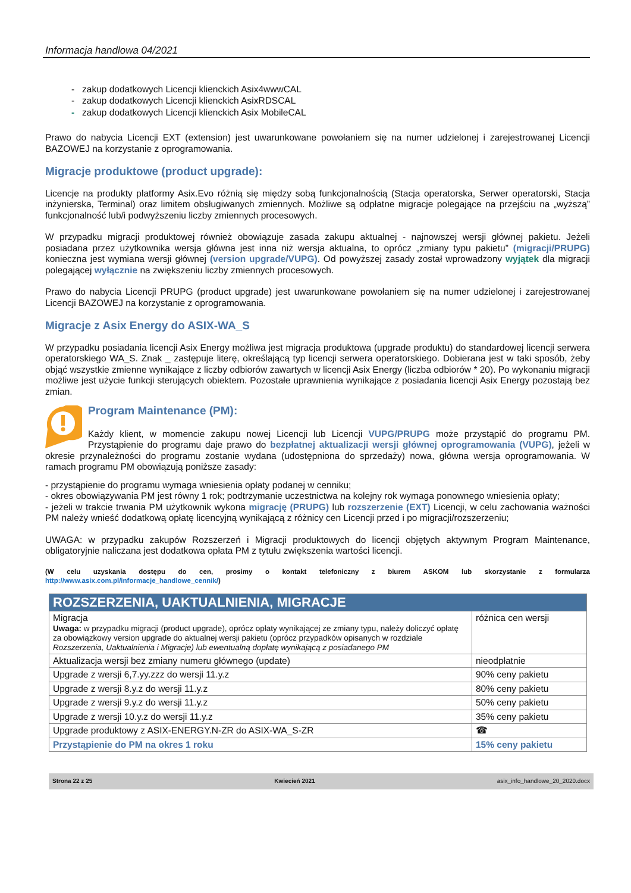Informacja handlowa 04/2021
- zakup dodatkowych Licencji klienckich Asix4wwwCAL
- zakup dodatkowych Licencji klienckich AsixRDSCAL
- zakup dodatkowych Licencji klienckich Asix MobileCAL
Prawo do nabycia Licencji EXT (extension) jest uwarunkowane powołaniem się na numer udzielonej i zarejestrowanej Licencji BAZOWEJ na korzystanie z oprogramowania.
Migracje produktowe (product upgrade):
Licencje na produkty platformy Asix.Evo różnią się między sobą funkcjonalnością (Stacja operatorska, Serwer operatorski, Stacja inżynierska, Terminal) oraz limitem obsługiwanych zmiennych. Możliwe są odpłatne migracje polegające na przejściu na „wyższą” funkcjonalność lub/i podwyższeniu liczby zmiennych procesowych.
W przypadku migracji produktowej również obowiązuje zasada zakupu aktualnej - najnowszej wersji głównej pakietu. Jeżeli posiadana przez użytkownika wersja główna jest inna niż wersja aktualna, to oprócz „zmiany typu pakietu” (migracji/PRUPG) konieczna jest wymiana wersji głównej (version upgrade/VUPG). Od powyższej zasady został wprowadzony wyjątek dla migracji polegającej wyłącznie na zwiększeniu liczby zmiennych procesowych.
Prawo do nabycia Licencji PRUPG (product upgrade) jest uwarunkowane powołaniem się na numer udzielonej i zarejestrowanej Licencji BAZOWEJ na korzystanie z oprogramowania.
Migracje z Asix Energy do ASIX-WA_S
W przypadku posiadania licencji Asix Energy możliwa jest migracja produktowa (upgrade produktu) do standardowej licencji serwera operatorskiego WA_S. Znak _ zastępuje literę, określającą typ licencji serwera operatorskiego. Dobierana jest w taki sposób, żeby objąć wszystkie zmienne wynikające z liczby odbiorów zawartych w licencji Asix Energy (liczba odbiorów * 20). Po wykonaniu migracji możliwe jest użycie funkcji sterujących obiektem. Pozostałe uprawnienia wynikające z posiadania licencji Asix Energy pozostają bez zmian.
Program Maintenance (PM):
Każdy klient, w momencie zakupu nowej Licencji lub Licencji VUPG/PRUPG może przystąpić do programu PM. Przystąpienie do programu daje prawo do bezpłatnej aktualizacji wersji głównej oprogramowania (VUPG), jeżeli w okresie przynależności do programu zostanie wydana (udostępniona do sprzedaży) nowa, główna wersja oprogramowania. W ramach programu PM obowiązują poniższe zasady:
- przystąpienie do programu wymaga wniesienia opłaty podanej w cenniku;
- okres obowiązywania PM jest równy 1 rok; podtrzymanie uczestnictwa na kolejny rok wymaga ponownego wniesienia opłaty;
- jeżeli w trakcie trwania PM użytkownik wykona migrację (PRUPG) lub rozszerzenie (EXT) Licencji, w celu zachowania ważności PM należy wnieść dodatkową opłatę licencyjną wynikającą z różnicy cen Licencji przed i po migracji/rozszerzeniu;
UWAGA: w przypadku zakupów Rozszerzeń i Migracji produktowych do licencji objętych aktywnym Program Maintenance, obligatoryjnie naliczana jest dodatkowa opłata PM z tytułu zwiększenia wartości licencji.
(W celu uzyskania dostępu do cen, prosimy o kontakt telefoniczny z biurem ASKOM lub skorzystanie z formularza http://www.asix.com.pl/informacje_handlowe_cennik/)
| ROZSZERZENIA, UAKTUALNIENIA, MIGRACJE | |
| --- | --- |
| Migracja Uwaga: w przypadku migracji (product upgrade), oprócz opłaty wynikającej ze zmiany typu, należy doliczyć opłatę za obowiązkowy version upgrade do aktualnej wersji pakietu (oprócz przypadków opisanych w rozdziale Rozszerzenia, Uaktualnienia i Migracje) lub ewentualną dopłatę wynikającą z posiadanego PM | różnica cen wersji |
| Aktualizacja wersji bez zmiany numeru głównego (update) | nieodpłatnie |
| Upgrade z wersji 6,7.yy.zzz do wersji 11.y.z | 90% ceny pakietu |
| Upgrade z wersji 8.y.z do wersji 11.y.z | 80% ceny pakietu |
| Upgrade z wersji 9.y.z do wersji 11.y.z | 50% ceny pakietu |
| Upgrade z wersji 10.y.z do wersji 11.y.z | 35% ceny pakietu |
| Upgrade produktowy z ASIX-ENERGY.N-ZR do ASIX-WA_S-ZR | ☎ |
| Przystąpienie do PM na okres 1 roku | 15% ceny pakietu |
Strona 22 z 25 Kwiecień 2021 asix_info_handlowe_20_2020.docx